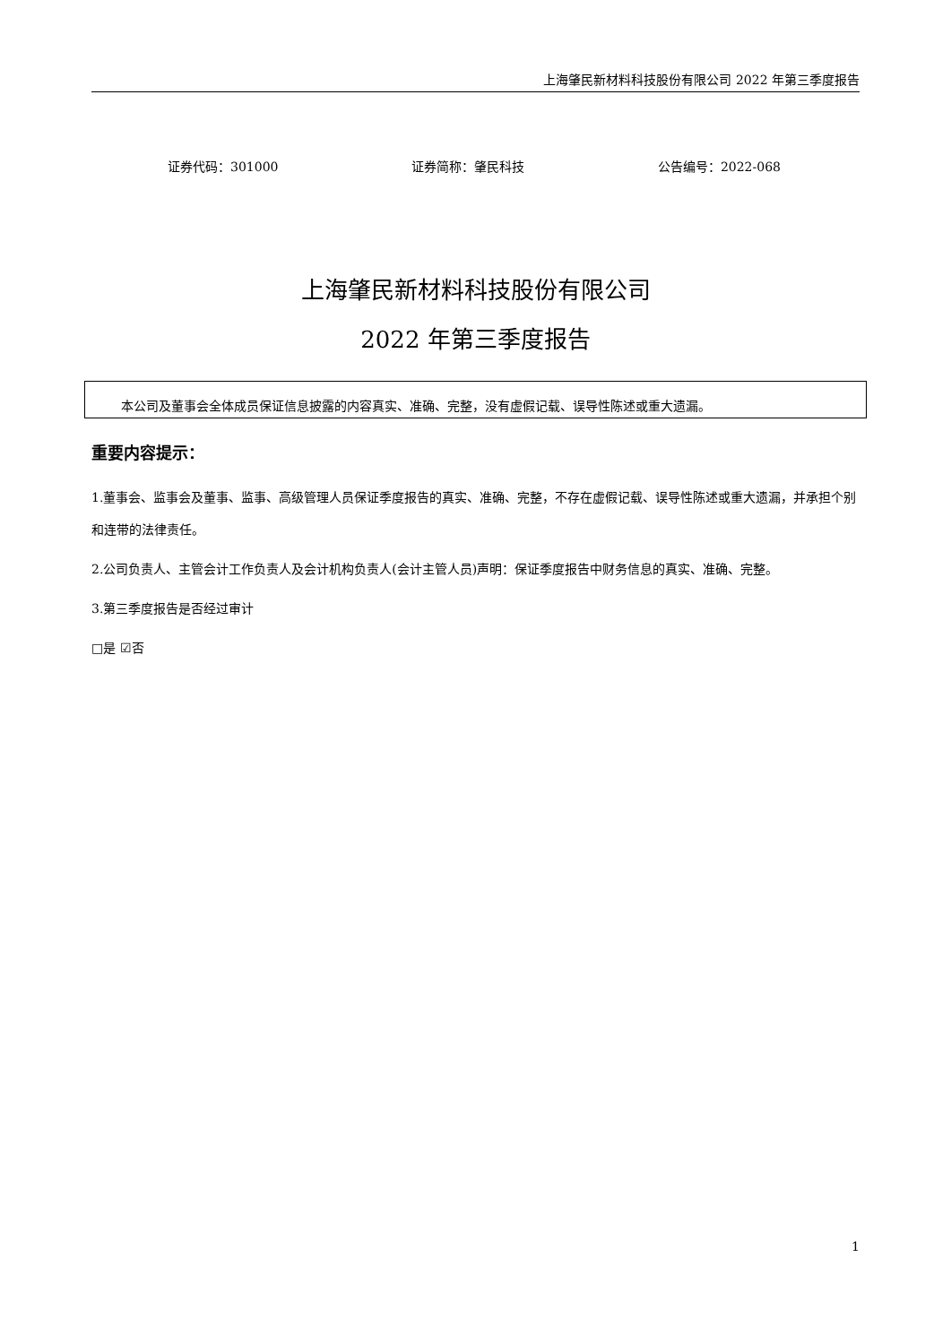上海肇民新材料科技股份有限公司 2022 年第三季度报告
证券代码：301000 证券简称：肇民科技 公告编号：2022-068
上海肇民新材料科技股份有限公司
2022 年第三季度报告
本公司及董事会全体成员保证信息披露的内容真实、准确、完整，没有虚假记载、误导性陈述或重大遗漏。
重要内容提示：
1.董事会、监事会及董事、监事、高级管理人员保证季度报告的真实、准确、完整，不存在虚假记载、误导性陈述或重大遗漏，并承担个别和连带的法律责任。
2.公司负责人、主管会计工作负责人及会计机构负责人(会计主管人员)声明：保证季度报告中财务信息的真实、准确、完整。
3.第三季度报告是否经过审计
□是 ☑否
1